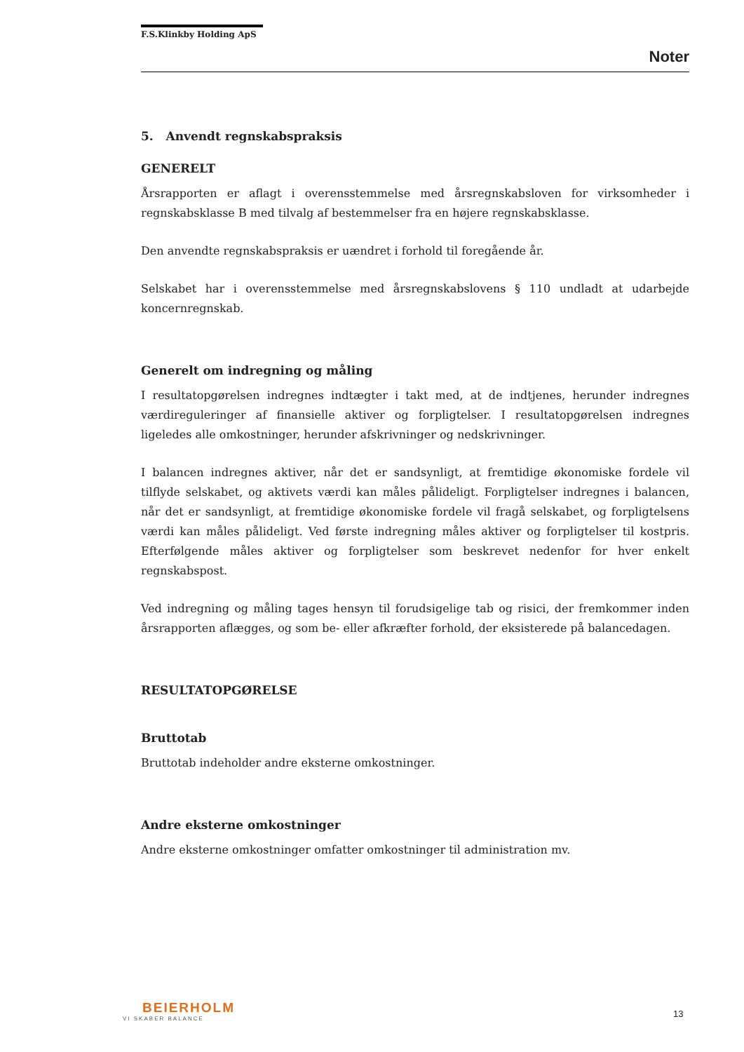F.S.Klinkby Holding ApS
Noter
5. Anvendt regnskabspraksis
GENERELT
Årsrapporten er aflagt i overensstemmelse med årsregnskabsloven for virksomheder i regnskabsklasse B med tilvalg af bestemmelser fra en højere regnskabsklasse.
Den anvendte regnskabspraksis er uændret i forhold til foregående år.
Selskabet har i overensstemmelse med årsregnskabslovens § 110 undladt at udarbejde koncernregnskab.
Generelt om indregning og måling
I resultatopgørelsen indregnes indtægter i takt med, at de indtjenes, herunder indregnes værdireguleringer af finansielle aktiver og forpligtelser. I resultatopgørelsen indregnes ligeledes alle omkostninger, herunder afskrivninger og nedskrivninger.
I balancen indregnes aktiver, når det er sandsynligt, at fremtidige økonomiske fordele vil tilflyde selskabet, og aktivets værdi kan måles pålideligt. Forpligtelser indregnes i balancen, når det er sandsynligt, at fremtidige økonomiske fordele vil fragå selskabet, og forpligtelsens værdi kan måles pålideligt. Ved første indregning måles aktiver og forpligtelser til kostpris. Efterfølgende måles aktiver og forpligtelser som beskrevet nedenfor for hver enkelt regnskabspost.
Ved indregning og måling tages hensyn til forudsigelige tab og risici, der fremkommer inden årsrapporten aflægges, og som be- eller afkræfter forhold, der eksisterede på balancedagen.
RESULTATOPGØRELSE
Bruttotab
Bruttotab indeholder andre eksterne omkostninger.
Andre eksterne omkostninger
Andre eksterne omkostninger omfatter omkostninger til administration mv.
BEIERHOLM
VI SKABER BALANCE
13